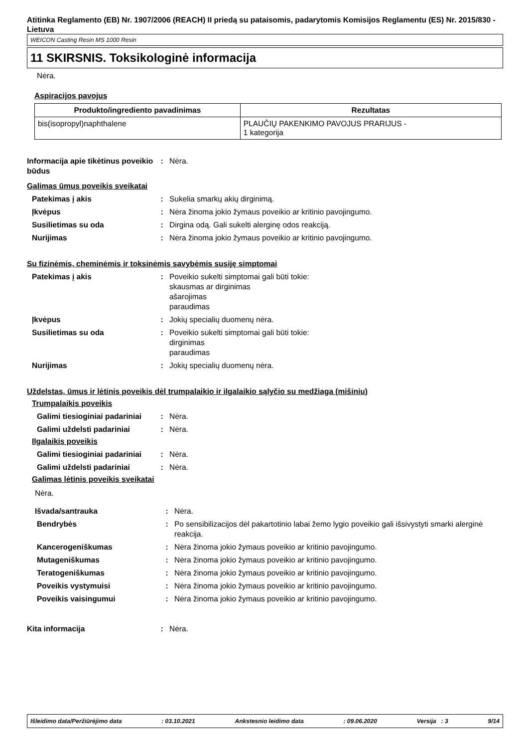Atitinka Reglamento (EB) Nr. 1907/2006 (REACH) II priedą su pataisomis, padarytomis Komisijos Reglamentu (ES) Nr. 2015/830 - Lietuva
WEICON Casting Resin MS 1000 Resin
11 SKIRSNIS. Toksikologinė informacija
Nėra.
Aspiracijos pavojus
| Produkto/ingrediento pavadinimas | Rezultatas |
| --- | --- |
| bis(isopropyl)naphthalene | PLAUČIŲ PAKENKIMO PAVOJUS PRARIJUS - 1 kategorija |
| Informacija apie tikėtinus poveikio būdus | : | Nėra. |
Galimas ūmus poveikis sveikatai
| Patekimas į akis | : | Sukelia smarkų akių dirginimą. |
| Įkvėpus | : | Nėra žinoma jokio žymaus poveikio ar kritinio pavojingumo. |
| Susilietimas su oda | : | Dirgina odą. Gali sukelti alerginę odos reakciją. |
| Nurijimas | : | Nėra žinoma jokio žymaus poveikio ar kritinio pavojingumo. |
Su fizinėmis, cheminėmis ir toksinėmis savybėmis susiję simptomai
| Patekimas į akis | : | Poveikio sukelti simptomai gali būti tokie: skausmas ar dirginimas ašarojimas paraudimas |
| Įkvėpus | : | Jokių specialių duomenų nėra. |
| Susilietimas su oda | : | Poveikio sukelti simptomai gali būti tokie: dirginimas paraudimas |
| Nurijimas | : | Jokių specialių duomenų nėra. |
Uždelstas, ūmus ir lėtinis poveikis dėl trumpalaikio ir ilgalaikio sąlyčio su medžiaga (mišiniu)
Trumpalaikis poveikis
| Galimi tiesioginiai padariniai | : | Nėra. |
| Galimi uždelsti padariniai | : | Nėra. |
Ilgalaikis poveikis
| Galimi tiesioginiai padariniai | : | Nėra. |
| Galimi uždelsti padariniai | : | Nėra. |
Galimas lėtinis poveikis sveikatai
Nėra.
| Išvada/santrauka | : | Nėra. |
| Bendrybės | : | Po sensibilizacijos dėl pakartotinio labai žemo lygio poveikio gali išsivystyti smarki alerginė reakcija. |
| Kancerogeniškumas | : | Nėra žinoma jokio žymaus poveikio ar kritinio pavojingumo. |
| Mutageniškumas | : | Nėra žinoma jokio žymaus poveikio ar kritinio pavojingumo. |
| Teratogeniškumas | : | Nėra žinoma jokio žymaus poveikio ar kritinio pavojingumo. |
| Poveikis vystymuisi | : | Nėra žinoma jokio žymaus poveikio ar kritinio pavojingumo. |
| Poveikis vaisingumui | : | Nėra žinoma jokio žymaus poveikio ar kritinio pavojingumo. |
| Kita informacija | : | Nėra. |
Išleidimo data/Peržiūrėjimo data: 03.10.2021 Ankstesnio leidimo data: 09.06.2020 Versija : 3 9/14